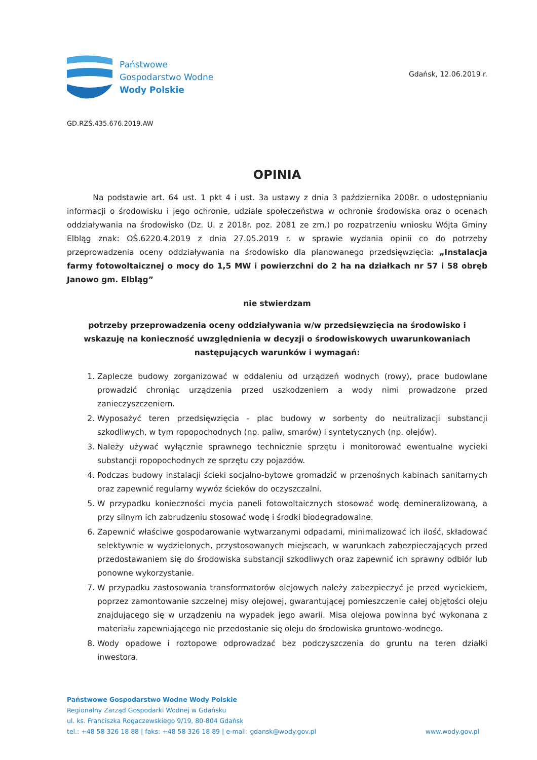Państwowe
Gospodarstwo Wodne
Wody Polskie
Gdańsk, 12.06.2019 r.
GD.RZŚ.435.676.2019.AW
OPINIA
Na podstawie art. 64 ust. 1 pkt 4 i ust. 3a ustawy z dnia 3 października 2008r. o udostępnianiu informacji o środowisku i jego ochronie, udziale społeczeństwa w ochronie środowiska oraz o ocenach oddziaływania na środowisko (Dz. U. z 2018r. poz. 2081 ze zm.) po rozpatrzeniu wniosku Wójta Gminy Elbląg znak: OŚ.6220.4.2019 z dnia 27.05.2019 r. w sprawie wydania opinii co do potrzeby przeprowadzenia oceny oddziaływania na środowisko dla planowanego przedsięwzięcia: „Instalacja farmy fotowoltaicznej o mocy do 1,5 MW i powierzchni do 2 ha na działkach nr 57 i 58 obręb Janowo gm. Elbląg”
nie stwierdzam
potrzeby przeprowadzenia oceny oddziaływania w/w przedsięwzięcia na środowisko i wskazuję na konieczność uwzględnienia w decyzji o środowiskowych uwarunkowaniach następujących warunków i wymagań:
1. Zaplecze budowy zorganizować w oddaleniu od urządzeń wodnych (rowy), prace budowlane prowadzić chroniąc urządzenia przed uszkodzeniem a wody nimi prowadzone przed zanieczyszczeniem.
2. Wyposażyć teren przedsięwzięcia - plac budowy w sorbenty do neutralizacji substancji szkodliwych, w tym ropopochodnych (np. paliw, smarów) i syntetycznych (np. olejów).
3. Należy używać wyłącznie sprawnego technicznie sprzętu i monitorować ewentualne wycieki substancji ropopochodnych ze sprzętu czy pojazdów.
4. Podczas budowy instalacji ścieki socjalno-bytowe gromadzić w przenośnych kabinach sanitarnych oraz zapewnić regularny wywóz ścieków do oczyszczalni.
5. W przypadku konieczności mycia paneli fotowoltaicznych stosować wodę demineralizowaną, a przy silnym ich zabrudzeniu stosować wodę i środki biodegradowalne.
6. Zapewnić właściwe gospodarowanie wytwarzanymi odpadami, minimalizować ich ilość, składować selektywnie w wydzielonych, przystosowanych miejscach, w warunkach zabezpieczających przed przedostawaniem się do środowiska substancji szkodliwych oraz zapewnić ich sprawny odbiór lub ponowne wykorzystanie.
7. W przypadku zastosowania transformatorów olejowych należy zabezpieczyć je przed wyciekiem, poprzez zamontowanie szczelnej misy olejowej, gwarantującej pomieszczenie całej objętości oleju znajdującego się w urządzeniu na wypadek jego awarii. Misa olejowa powinna być wykonana z materiału zapewniającego nie przedostanie się oleju do środowiska gruntowo-wodnego.
8. Wody opadowe i roztopowe odprowadzać bez podczyszczenia do gruntu na teren działki inwestora.
Państwowe Gospodarstwo Wodne Wody Polskie
Regionalny Zarząd Gospodarki Wodnej w Gdańsku
ul. ks. Franciszka Rogaczewskiego 9/19, 80-804 Gdańsk
tel.: +48 58 326 18 88 | faks: +48 58 326 18 89 | e-mail: gdansk@wody.gov.pl
www.wody.gov.pl